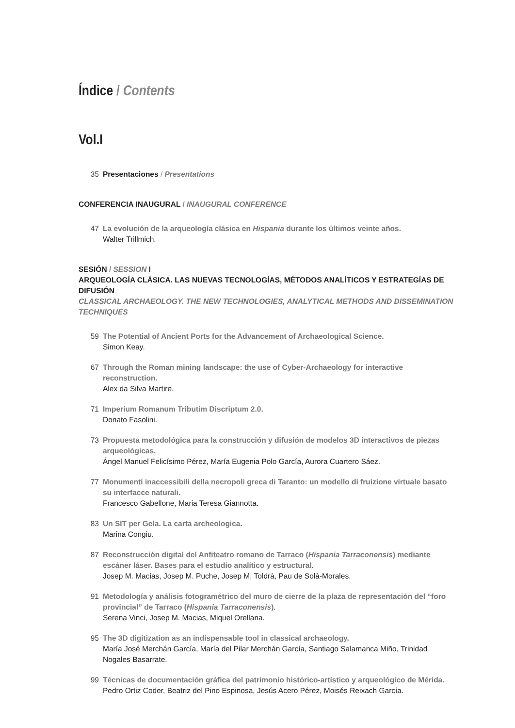Índice / Contents
Vol.I
35 Presentaciones / Presentations
CONFERENCIA INAUGURAL / INAUGURAL CONFERENCE
47 La evolución de la arqueología clásica en Hispania durante los últimos veinte años.
Walter Trillmich.
SESIÓN / SESSION I
ARQUEOLOGÍA CLÁSICA. LAS NUEVAS TECNOLOGÍAS, MÉTODOS ANALÍTICOS Y ESTRATEGÍAS DE DIFUSIÓN
CLASSICAL ARCHAEOLOGY. THE NEW TECHNOLOGIES, ANALYTICAL METHODS AND DISSEMINATION TECHNIQUES
59 The Potential of Ancient Ports for the Advancement of Archaeological Science.
Simon Keay.
67 Through the Roman mining landscape: the use of Cyber-Archaeology for interactive reconstruction.
Alex da Silva Martire.
71 Imperium Romanum Tributim Discriptum 2.0.
Donato Fasolini.
73 Propuesta metodológica para la construcción y difusión de modelos 3D interactivos de piezas arqueológicas.
Ángel Manuel Felicísimo Pérez, María Eugenia Polo García, Aurora Cuartero Sáez.
77 Monumenti inaccessibili della necropoli greca di Taranto: un modello di fruizione virtuale basato su interfacce naturali.
Francesco Gabellone, Maria Teresa Giannotta.
83 Un SIT per Gela. La carta archeologica.
Marina Congiu.
87 Reconstrucción digital del Anfiteatro romano de Tarraco (Hispania Tarraconensis) mediante escáner láser. Bases para el estudio analítico y estructural.
Josep M. Macias, Josep M. Puche, Josep M. Toldrà, Pau de Solà-Morales.
91 Metodología y análisis fotogramétrico del muro de cierre de la plaza de representación del “foro provincial” de Tarraco (Hispania Tarraconensis).
Serena Vinci, Josep M. Macias, Miquel Orellana.
95 The 3D digitization as an indispensable tool in classical archaeology.
María José Merchán García, María del Pilar Merchán García, Santiago Salamanca Miño, Trinidad Nogales Basarrate.
99 Técnicas de documentación gráfica del patrimonio histórico-artístico y arqueológico de Mérida.
Pedro Ortiz Coder, Beatriz del Pino Espinosa, Jesús Acero Pérez, Moisés Reixach García.